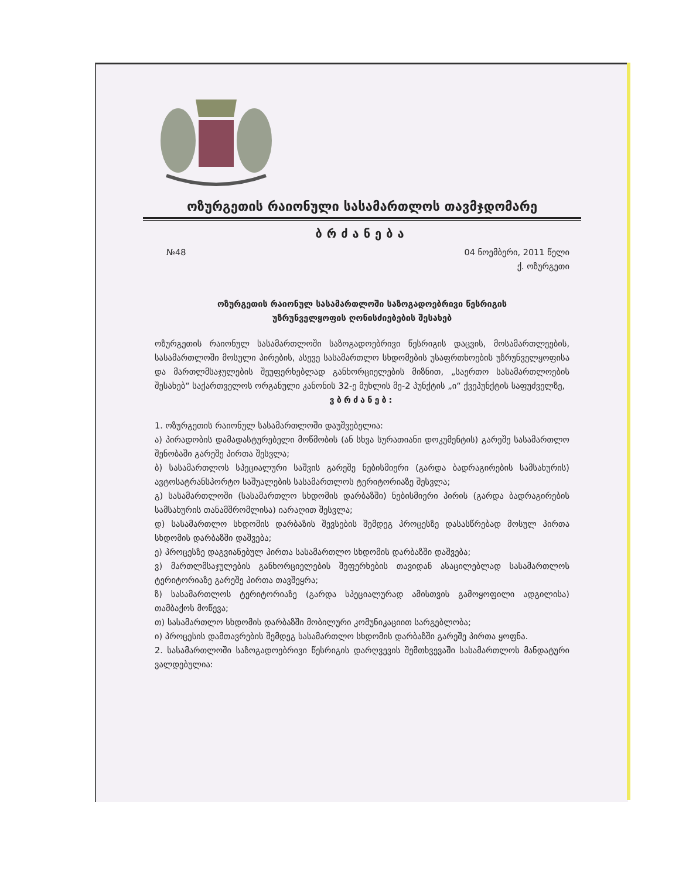ოზურგეთის რაიონული სასამართლოს თავმჯდომარე
ბრძანება
№48 04 ნოემბერი, 2011 წელი
ქ. ოზურგეთი
ოზურგეთის რაიონულ სასამართლოში საზოგადოებრივი წესრიგის
უზრუნველყოფის ღონისძიებების შესახებ
ოზურგეთის რაიონულ სასამართლოში საზოგადოებრივი წესრიგის დაცვის, მოსამართლეების, სასამართლოში მოსული პირების, ასევე სასამართლო სხდომების უსაფრთხოების უზრუნველყოფისა და მართლმსაჯულების შეუფერხებლად განხორციელების მიზნით, „საერთო სასამართლოების შესახებ“ საქართველოს ორგანული კანონის 32-ე მუხლის მე-2 პუნქტის „ი“ ქვეპუნქტის საფუძველზე,
ვბრძანებ:
1. ოზურგეთის რაიონულ სასამართლოში დაუშვებელია:
ა) პირადობის დამადასტურებელი მოწმობის (ან სხვა სურათიანი დოკუმენტის) გარეშე სასამართლო შენობაში გარეშე პირთა შესვლა;
ბ) სასამართლოს სპეციალური საშვის გარეშე ნებისმიერი (გარდა ბადრაგირების სამსახურის) ავტოსატრანსპორტო საშუალების სასამართლოს ტერიტორიაზე შესვლა;
გ) სასამართლოში (სასამართლო სხდომის დარბაზში) ნებისმიერი პირის (გარდა ბადრაგირების სამსახურის თანამშრომლისა) იარაღით შესვლა;
დ) სასამართლო სხდომის დარბაზის შევსების შემდეგ პროცესზე დასასწრებად მოსულ პირთა სხდომის დარბაზში დაშვება;
ე) პროცესზე დაგვიანებულ პირთა სასამართლო სხდომის დარბაზში დაშვება;
ვ) მართლმსაჯულების განხორციელების შეფერხების თავიდან ასაცილებლად სასამართლოს ტერიტორიაზე გარეშე პირთა თავშეყრა;
ზ) სასამართლოს ტერიტორიაზე (გარდა სპეციალურად ამისთვის გამოყოფილი ადგილისა) თამბაქოს მოწევა;
თ) სასამართლო სხდომის დარბაზში მობილური კომუნიკაციით სარგებლობა;
ი) პროცესის დამთავრების შემდეგ სასამართლო სხდომის დარბაზში გარეშე პირთა ყოფნა.
2. სასამართლოში საზოგადოებრივი წესრიგის დარღვევის შემთხვევაში სასამართლოს მანდატური ვალდებულია: